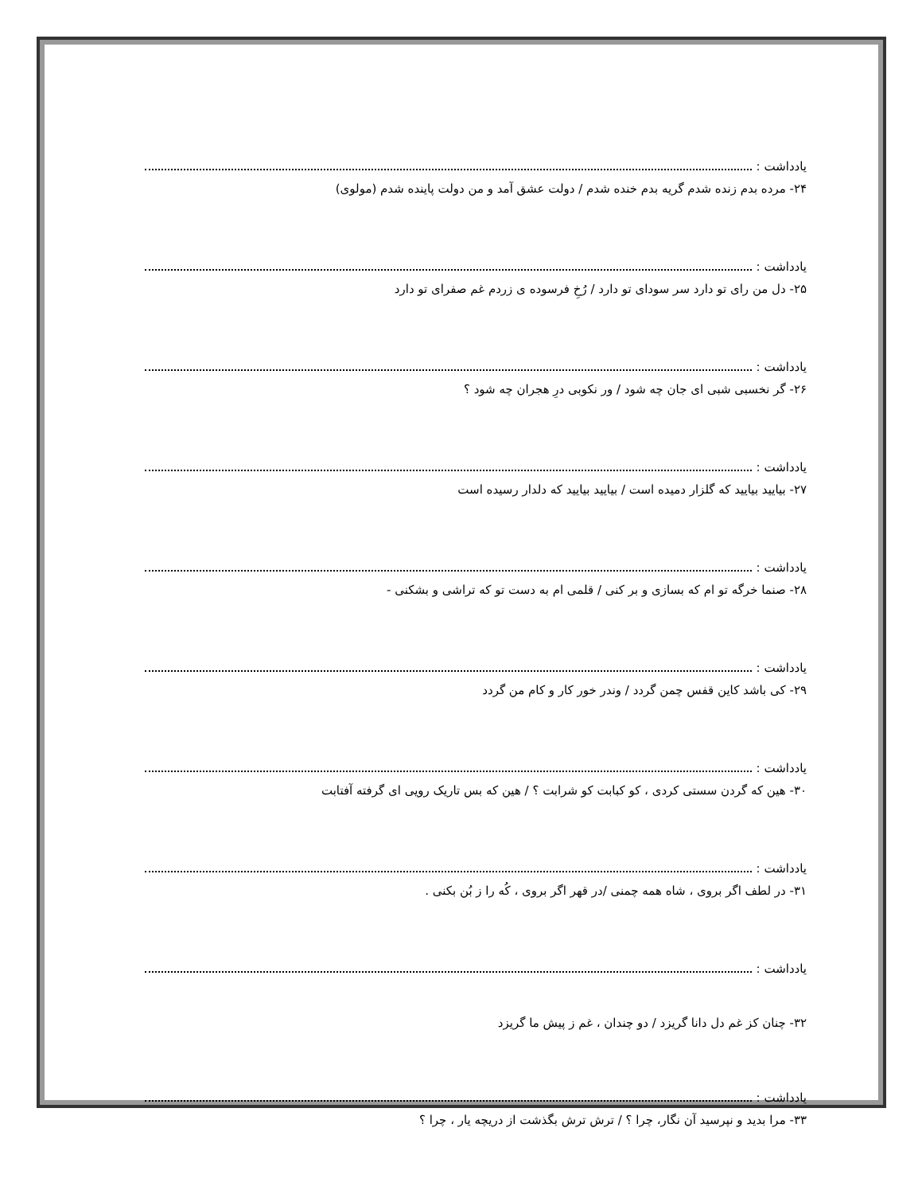یادداشت :
۲۴- مرده بدم زنده شدم گریه بدم خنده شدم / دولت عشق آمد و من دولت پاینده شدم (مولوی)
یادداشت :
۲۵- دل من رای تو دارد سر سودای تو دارد / رُخِ فرسوده ی زردم غم صفرای تو دارد
یادداشت :
۲۶- گر نخسبی شبی ای جان چه شود / ور نکوبی درِ هجران چه شود ؟
یادداشت :
۲۷- بیایید بیایید که گلزار دمیده است / بیایید بیایید که دلدار رسیده است
یادداشت :
۲۸- صنما خرگه تو ام که بسازی و بر کنی / قلمی ام به دست تو که تراشی و بشکنی -
یادداشت :
۲۹- کی باشد کاین قفس چمن گردد / وندر خور کار و کام من گردد
یادداشت :
۳۰- هین که گردن سستی کردی ، کو کبابت کو شرابت ؟ / هین که بس تاریک رویی ای گرفته آفتابت
یادداشت :
۳۱- در لطف اگر بروی ، شاه همه چمنی /در قهر اگر بروی ، کُه را ز بُن بکنی .
یادداشت :
۳۲- چنان کز غم دل دانا گریزد / دو چندان ، غم ز پیش ما گریزد
یادداشت :
۳۳- مرا بدید و نپرسید آن نگار، چرا ؟ / ترش ترش بگذشت از دریچه یار ، چرا ؟